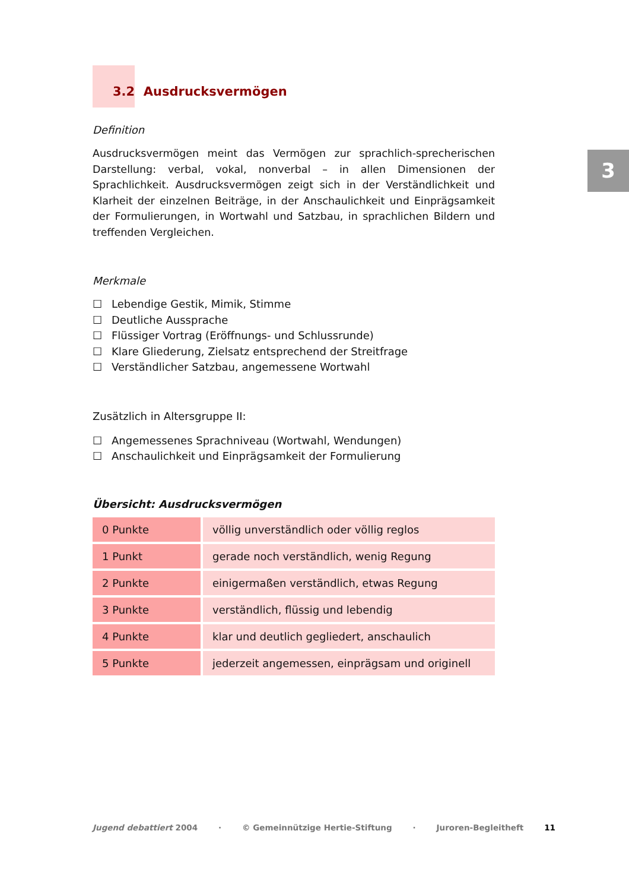3
3.2 Ausdrucksvermögen
Definition
Ausdrucksvermögen meint das Vermögen zur sprachlich-sprecherischen Darstellung: verbal, vokal, nonverbal – in allen Dimensionen der Sprachlichkeit. Ausdrucksvermögen zeigt sich in der Verständlichkeit und Klarheit der einzelnen Beiträge, in der Anschaulichkeit und Einprägsamkeit der Formulierungen, in Wortwahl und Satzbau, in sprachlichen Bildern und treffenden Vergleichen.
Merkmale
☐ Lebendige Gestik, Mimik, Stimme
☐ Deutliche Aussprache
☐ Flüssiger Vortrag (Eröffnungs- und Schlussrunde)
☐ Klare Gliederung, Zielsatz entsprechend der Streitfrage
☐ Verständlicher Satzbau, angemessene Wortwahl
Zusätzlich in Altersgruppe II:
☐ Angemessenes Sprachniveau (Wortwahl, Wendungen)
☐ Anschaulichkeit und Einprägsamkeit der Formulierung
Übersicht: Ausdrucksvermögen
| 0 Punkte | völlig unverständlich oder völlig reglos |
| 1 Punkt | gerade noch verständlich, wenig Regung |
| 2 Punkte | einigermaßen verständlich, etwas Regung |
| 3 Punkte | verständlich, flüssig und lebendig |
| 4 Punkte | klar und deutlich gegliedert, anschaulich |
| 5 Punkte | jederzeit angemessen, einprägsam und originell |
Jugend debattiert 2004 · © Gemeinnützige Hertie-Stiftung · Juroren-Begleitheft 11